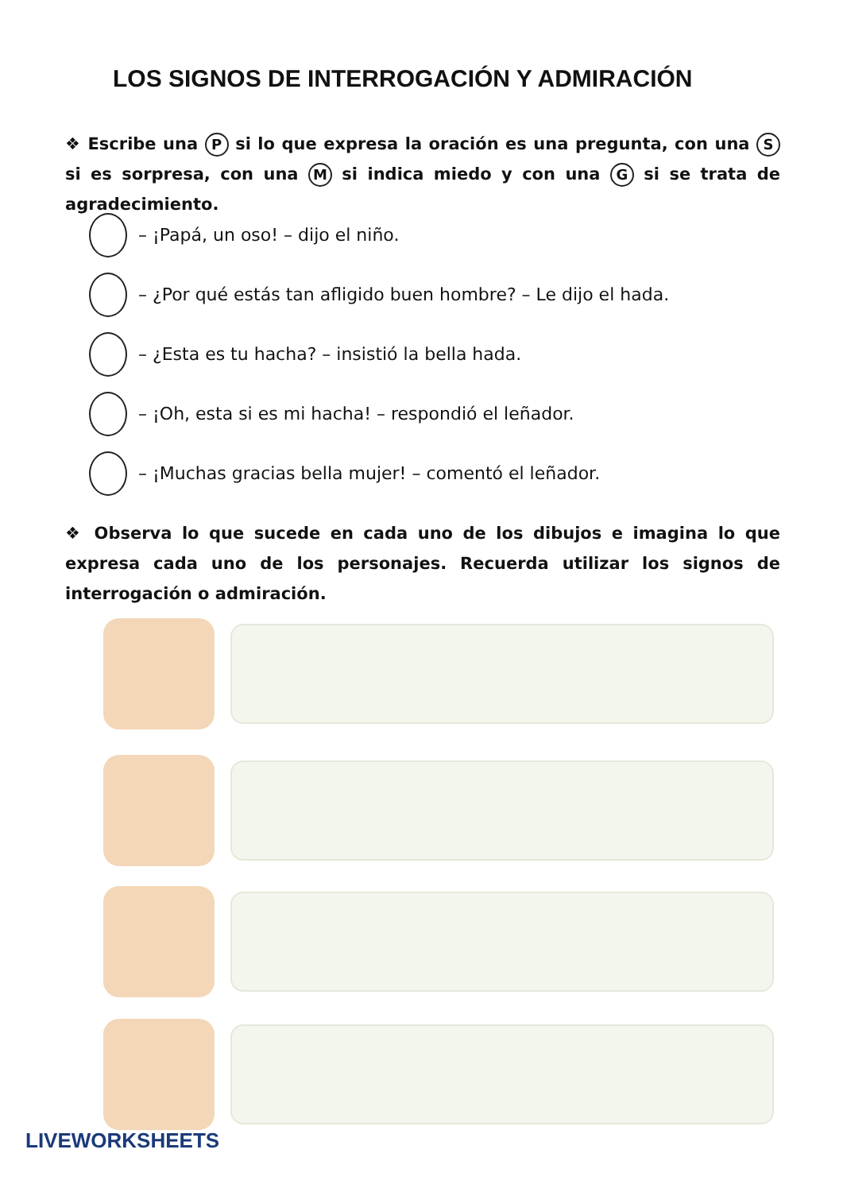LOS SIGNOS DE INTERROGACIÓN Y ADMIRACIÓN
❖ Escribe una P si lo que expresa la oración es una pregunta, con una S si es sorpresa, con una M si indica miedo y con una G si se trata de agradecimiento.
– ¡Papá, un oso! – dijo el niño.
– ¿Por qué estás tan afligido buen hombre? – Le dijo el hada.
– ¿Esta es tu hacha? – insistió la bella hada.
– ¡Oh, esta si es mi hacha! – respondió el leñador.
– ¡Muchas gracias bella mujer! – comentó el leñador.
❖ Observa lo que sucede en cada uno de los dibujos e imagina lo que expresa cada uno de los personajes. Recuerda utilizar los signos de interrogación o admiración.
LIVEWORKSHEETS